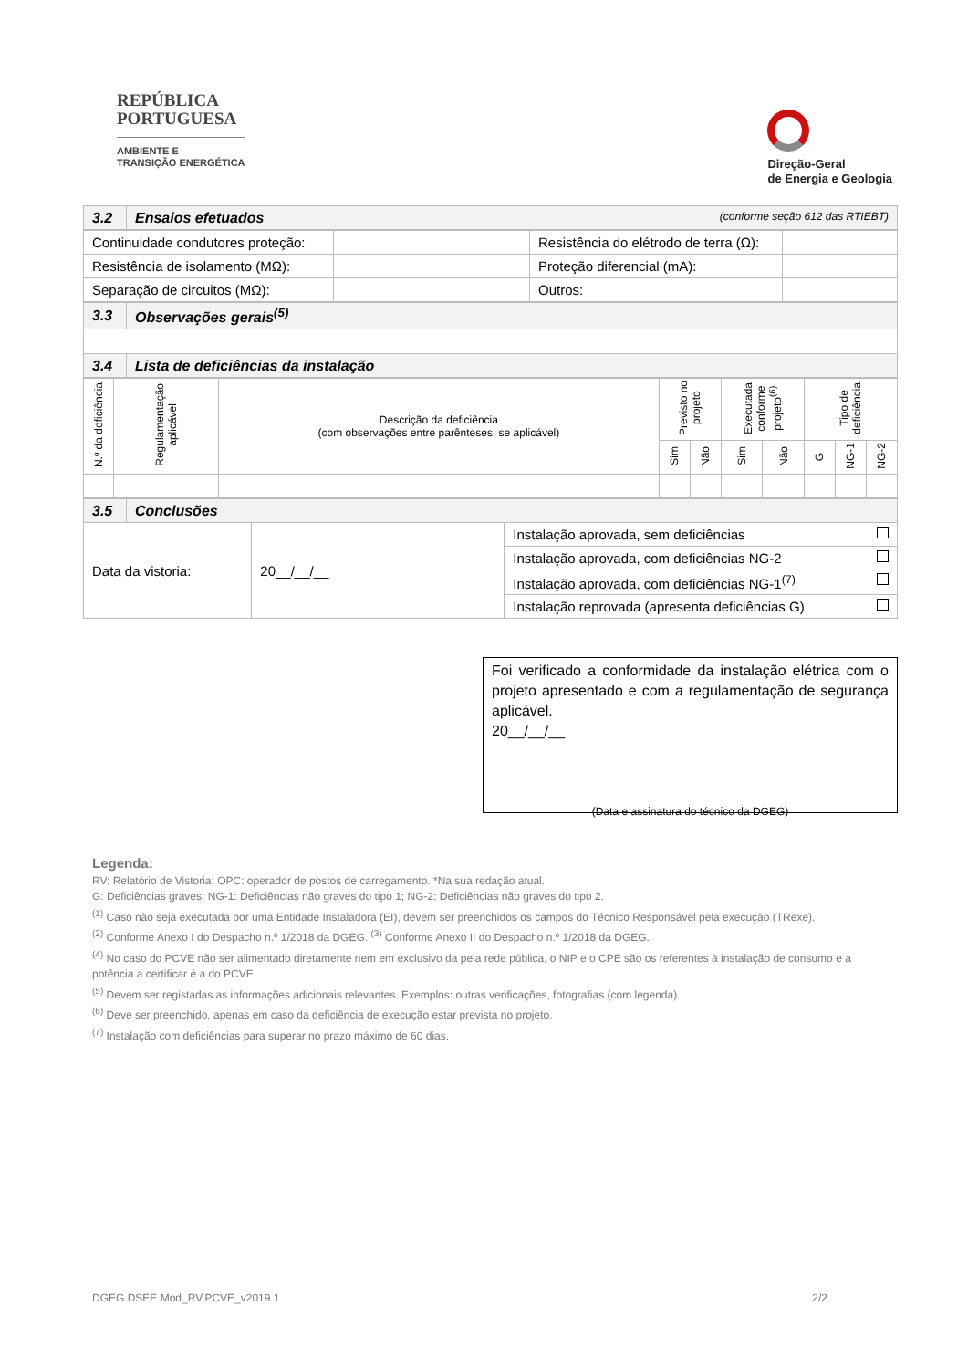REPÚBLICA
PORTUGUESA
AMBIENTE E
TRANSIÇÃO ENERGÉTICA
Direção-Geral
de Energia e Geologia
| 3.2 | Ensaios efetuados (conforme seção 612 das RTIEBT) |
| Continuidade condutores proteção: | | Resistência do elétrodo de terra (Ω): | |
| Resistência de isolamento (MΩ): | | Proteção diferencial (mA): | |
| Separação de circuitos (MΩ): | | Outros: | |
| 3.3 | Observações gerais<sup>(5)</sup> |
| 3.4 | Lista de deficiências da instalação |
| N.º da deficiência | Regulamentação aplicável | Descrição da deficiência (com observações entre parênteses, se aplicável) | Previsto no projeto | | Executada conforme projeto<sup>(6)</sup> | | Tipo de deficiência | | |
| --- | --- | --- | --- | --- | --- | --- | --- | --- | --- |
| | | | Sim | Não | Sim | Não | G | NG-1 | NG-2 |
| 3.5 | Conclusões | | |
| Data da vistoria: | | 20__/__/__ | Instalação aprovada, sem deficiências |
| | | | Instalação aprovada, com deficiências NG-2 |
| | | | Instalação aprovada, com deficiências NG-1<sup>(7)</sup> |
| | | | Instalação reprovada (apresenta deficiências G) |
Foi verificado a conformidade da instalação elétrica com o projeto apresentado e com a regulamentação de segurança aplicável.
20__/__/__
(Data e assinatura do técnico da DGEG)
Legenda:
RV: Relatório de Vistoria; OPC: operador de postos de carregamento. *Na sua redação atual.
G: Deficiências graves; NG-1: Deficiências não graves do tipo 1; NG-2: Deficiências não graves do tipo 2.
<sup>(1)</sup> Caso não seja executada por uma Entidade Instaladora (EI), devem ser preenchidos os campos do Técnico Responsável pela execução (TRexe).
<sup>(2)</sup> Conforme Anexo I do Despacho n.º 1/2018 da DGEG. <sup>(3)</sup> Conforme Anexo II do Despacho n.º 1/2018 da DGEG.
<sup>(4)</sup> No caso do PCVE não ser alimentado diretamente nem em exclusivo da pela rede pública, o NIP e o CPE são os referentes à instalação de consumo e a potência a certificar é a do PCVE.
<sup>(5)</sup> Devem ser registadas as informações adicionais relevantes. Exemplos: outras verificações, fotografias (com legenda).
<sup>(6)</sup> Deve ser preenchido, apenas em caso da deficiência de execução estar prevista no projeto.
<sup>(7)</sup> Instalação com deficiências para superar no prazo máximo de 60 dias.
DGEG.DSEE.Mod_RV.PCVE_v2019.1 2/2